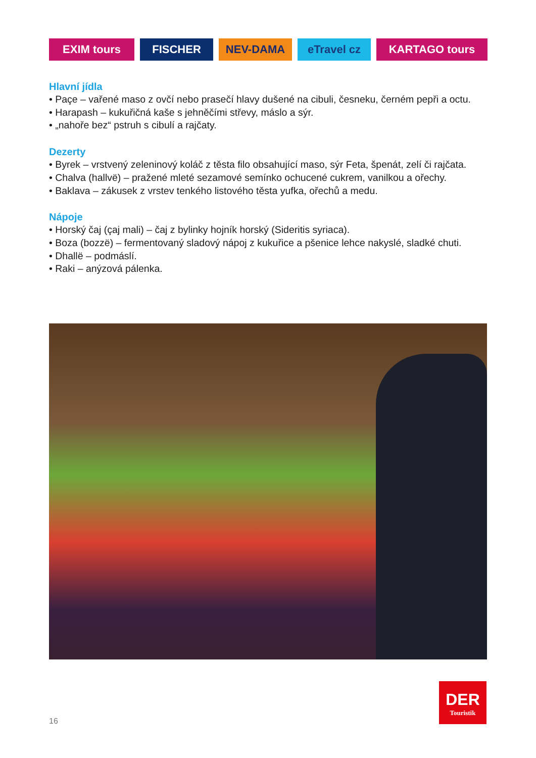EXIM tours FISCHER NEV-DAMA eTravel cz KARTAGO tours
Hlavní jídla
• Paçe – vařené maso z ovčí nebo prasečí hlavy dušené na cibuli, česneku, černém pepři a octu.
• Harapash – kukuřičná kaše s jehněčími střevy, máslo a sýr.
• „nahoře bez“ pstruh s cibulí a rajčaty.
Dezerty
• Byrek – vrstvený zeleninový koláč z těsta filo obsahující maso, sýr Feta, špenát, zelí či rajčata.
• Chalva (hallvë) – pražené mleté sezamové semínko ochucené cukrem, vanilkou a ořechy.
• Baklava – zákusek z vrstev tenkého listového těsta yufka, ořechů a medu.
Nápoje
• Horský čaj (çaj mali) – čaj z bylinky hojník horský (Sideritis syriaca).
• Boza (bozzë) – fermentovaný sladový nápoj z kukuřice a pšenice lehce nakyslé, sladké chuti.
• Dhallë – podmáslí.
• Raki – anýzová pálenka.
DER
Touristik
16